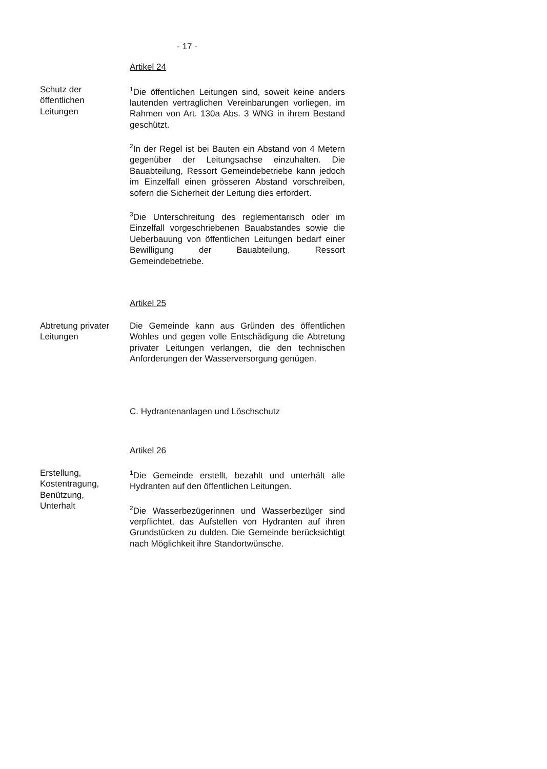- 17 -
Artikel 24
Schutz der
öffentlichen
Leitungen
<sup>1</sup> Die öffentlichen Leitungen sind, soweit keine anders lautenden vertraglichen Vereinbarungen vorliegen, im Rahmen von Art. 130a Abs. 3 WNG in ihrem Bestand geschützt.
<sup>2</sup> In der Regel ist bei Bauten ein Abstand von 4 Metern gegenüber der Leitungsachse einzuhalten. Die Bauabteilung, Ressort Gemeindebetriebe kann jedoch im Einzelfall einen grösseren Abstand vorschreiben, sofern die Sicherheit der Leitung dies erfordert.
<sup>3</sup> Die Unterschreitung des reglementarisch oder im Einzelfall vorgeschriebenen Bauabstandes sowie die Ueberbauung von öffentlichen Leitungen bedarf einer Bewilligung der Bauabteilung, Ressort Gemeindebetriebe.
Artikel 25
Abtretung privater Leitungen
Die Gemeinde kann aus Gründen des öffentlichen Wohles und gegen volle Entschädigung die Abtretung privater Leitungen verlangen, die den technischen Anforderungen der Wasserversorgung genügen.
C. Hydrantenanlagen und Löschschutz
Artikel 26
Erstellung,
Kostentragung,
Benützung,
Unterhalt
<sup>1</sup> Die Gemeinde erstellt, bezahlt und unterhält alle Hydranten auf den öffentlichen Leitungen.
<sup>2</sup> Die Wasserbezügerinnen und Wasserbezüger sind verpflichtet, das Aufstellen von Hydranten auf ihren Grundstücken zu dulden. Die Gemeinde berücksichtigt nach Möglichkeit ihre Standortwünsche.